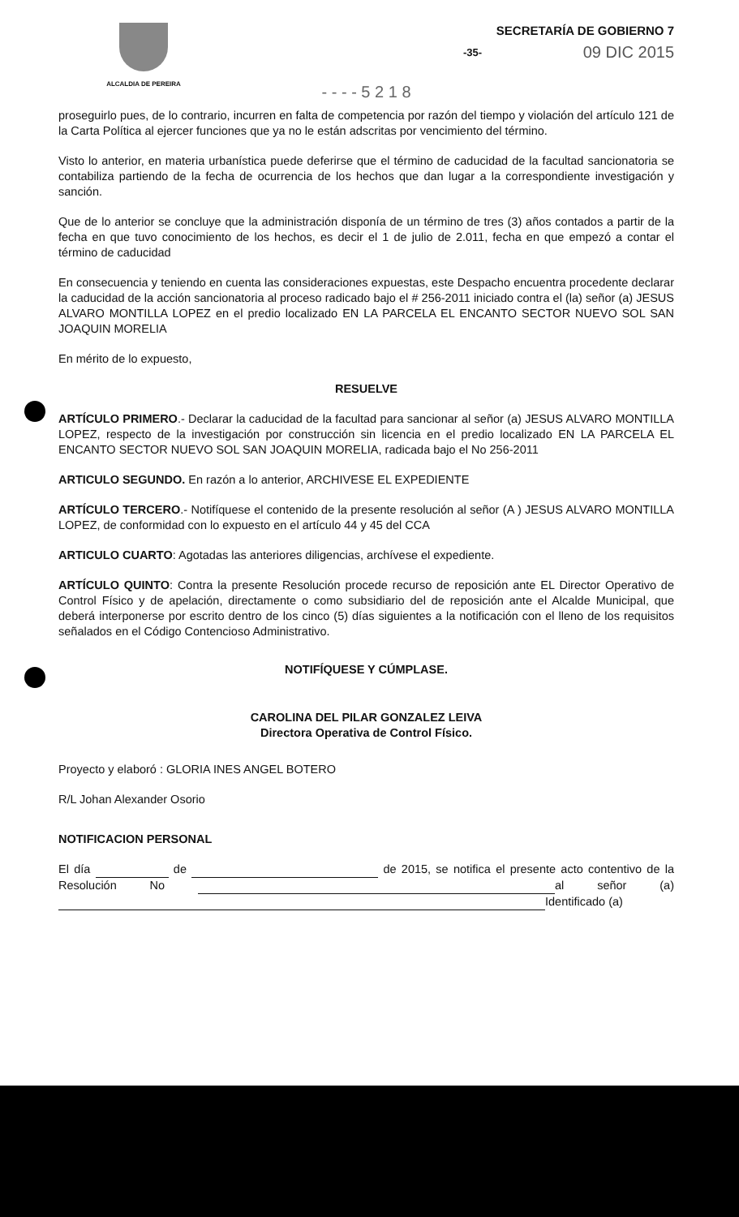ALCALDIA DE PEREIRA
SECRETARÍA DE GOBIERNO 7
-35- 09 DIC 2015
- - - - 5 2 1 8
proseguirlo pues, de lo contrario, incurren en falta de competencia por razón del tiempo y violación del artículo 121 de la Carta Política al ejercer funciones que ya no le están adscritas por vencimiento del término.
Visto lo anterior, en materia urbanística puede deferirse que el término de caducidad de la facultad sancionatoria se contabiliza partiendo de la fecha de ocurrencia de los hechos que dan lugar a la correspondiente investigación y sanción.
Que de lo anterior se concluye que la administración disponía de un término de tres (3) años contados a partir de la fecha en que tuvo conocimiento de los hechos, es decir el 1 de julio de 2.011, fecha en que empezó a contar el término de caducidad
En consecuencia y teniendo en cuenta las consideraciones expuestas, este Despacho encuentra procedente declarar la caducidad de la acción sancionatoria al proceso radicado bajo el # 256-2011 iniciado contra el (la) señor (a) JESUS ALVARO MONTILLA LOPEZ en el predio localizado EN LA PARCELA EL ENCANTO SECTOR NUEVO SOL SAN JOAQUIN MORELIA
En mérito de lo expuesto,
RESUELVE
ARTÍCULO PRIMERO.- Declarar la caducidad de la facultad para sancionar al señor (a) JESUS ALVARO MONTILLA LOPEZ, respecto de la investigación por construcción sin licencia en el predio localizado EN LA PARCELA EL ENCANTO SECTOR NUEVO SOL SAN JOAQUIN MORELIA, radicada bajo el No 256-2011
ARTICULO SEGUNDO. En razón a lo anterior, ARCHIVESE EL EXPEDIENTE
ARTÍCULO TERCERO.- Notifíquese el contenido de la presente resolución al señor (A ) JESUS ALVARO MONTILLA LOPEZ, de conformidad con lo expuesto en el artículo 44 y 45 del CCA
ARTICULO CUARTO: Agotadas las anteriores diligencias, archívese el expediente.
ARTÍCULO QUINTO: Contra la presente Resolución procede recurso de reposición ante EL Director Operativo de Control Físico y de apelación, directamente o como subsidiario del de reposición ante el Alcalde Municipal, que deberá interponerse por escrito dentro de los cinco (5) días siguientes a la notificación con el lleno de los requisitos señalados en el Código Contencioso Administrativo.
NOTIFÍQUESE Y CÚMPLASE.
CAROLINA DEL PILAR GONZALEZ LEIVA
Directora Operativa de Control Físico.
Proyecto y elaboró : GLORIA INES ANGEL BOTERO
R/L Johan Alexander Osorio
NOTIFICACION PERSONAL
El día de de 2015, se notifica el presente acto contentivo de la Resolución No al señor (a) Identificado (a)